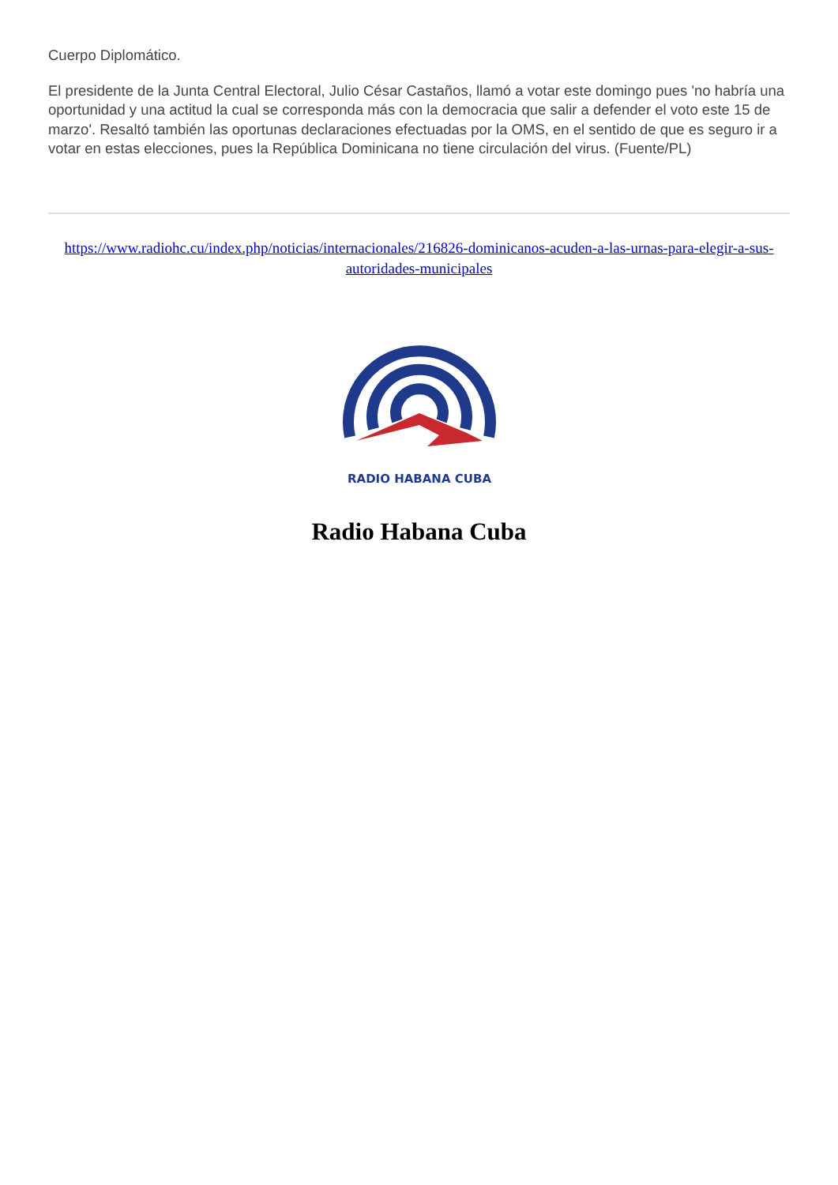Cuerpo Diplomático.
El presidente de la Junta Central Electoral, Julio César Castaños, llamó a votar este domingo pues 'no habría una oportunidad y una actitud la cual se corresponda más con la democracia que salir a defender el voto este 15 de marzo'. Resaltó también las oportunas declaraciones efectuadas por la OMS, en el sentido de que es seguro ir a votar en estas elecciones, pues la República Dominicana no tiene circulación del virus. (Fuente/PL)
https://www.radiohc.cu/index.php/noticias/internacionales/216826-dominicanos-acuden-a-las-urnas-para-elegir-a-sus-autoridades-municipales
RADIO HABANA CUBA
Radio Habana Cuba